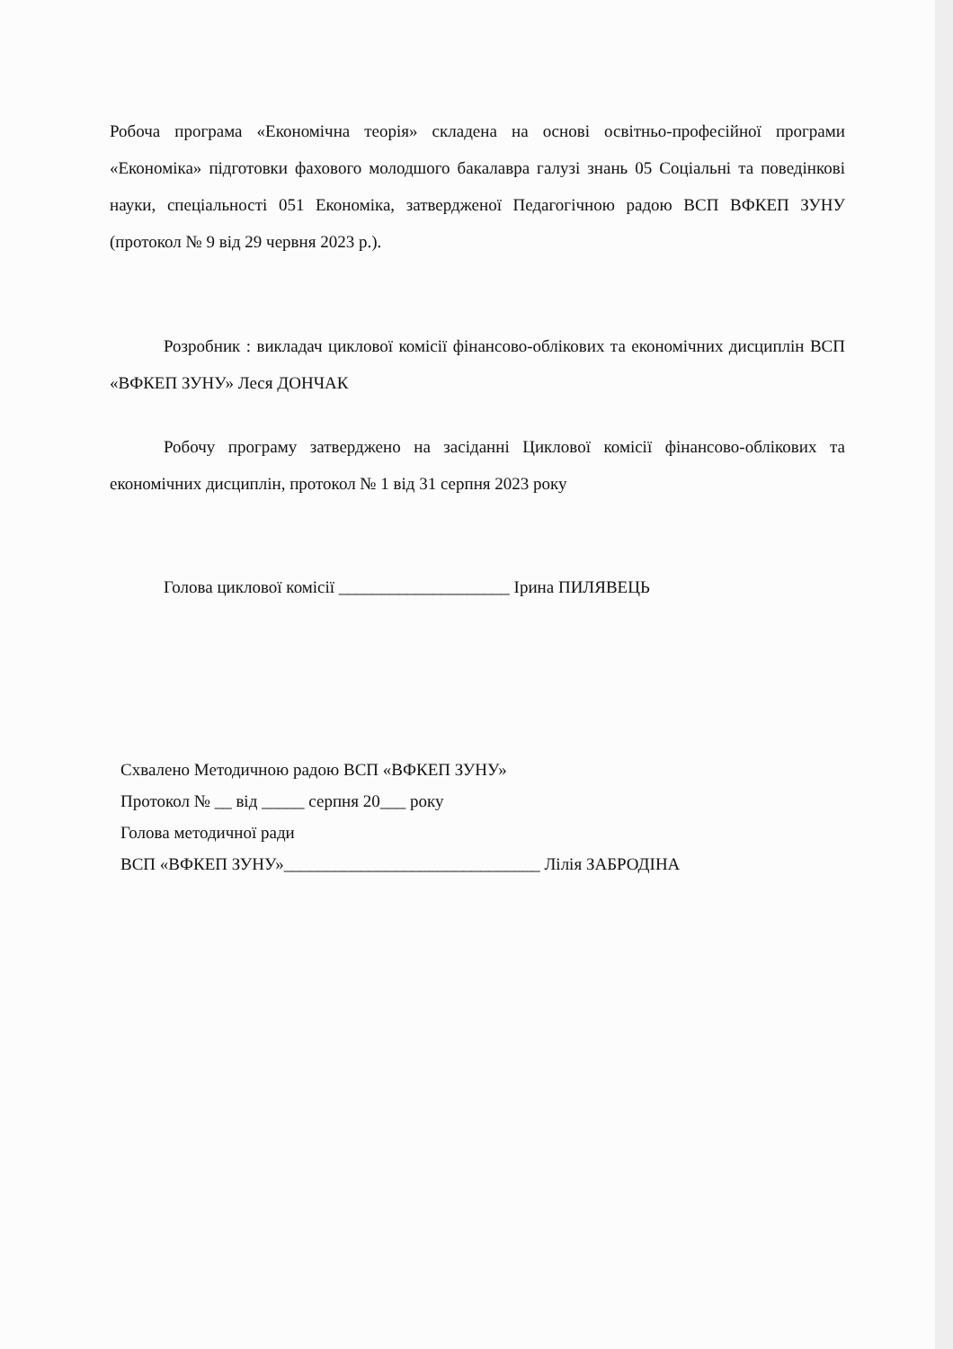Робоча програма «Економічна теорія» складена на основі освітньо-професійної програми «Економіка» підготовки фахового молодшого бакалавра галузі знань 05 Соціальні та поведінкові науки, спеціальності 051 Економіка, затвердженої Педагогічною радою ВСП ВФКЕП ЗУНУ (протокол № 9 від 29 червня 2023 р.).
Розробник : викладач циклової комісії фінансово-облікових та економічних дисциплін ВСП «ВФКЕП ЗУНУ» Леся ДОНЧАК
Робочу програму затверджено на засіданні Циклової комісії фінансово-облікових та економічних дисциплін, протокол № 1 від 31 серпня 2023 року
Голова циклової комісії ____________________ Ірина ПИЛЯВЕЦЬ
Схвалено Методичною радою ВСП «ВФКЕП ЗУНУ»
Протокол № __ від _____ серпня 20___ року
Голова методичної ради
ВСП «ВФКЕП ЗУНУ»______________________________ Лілія ЗАБРОДІНА